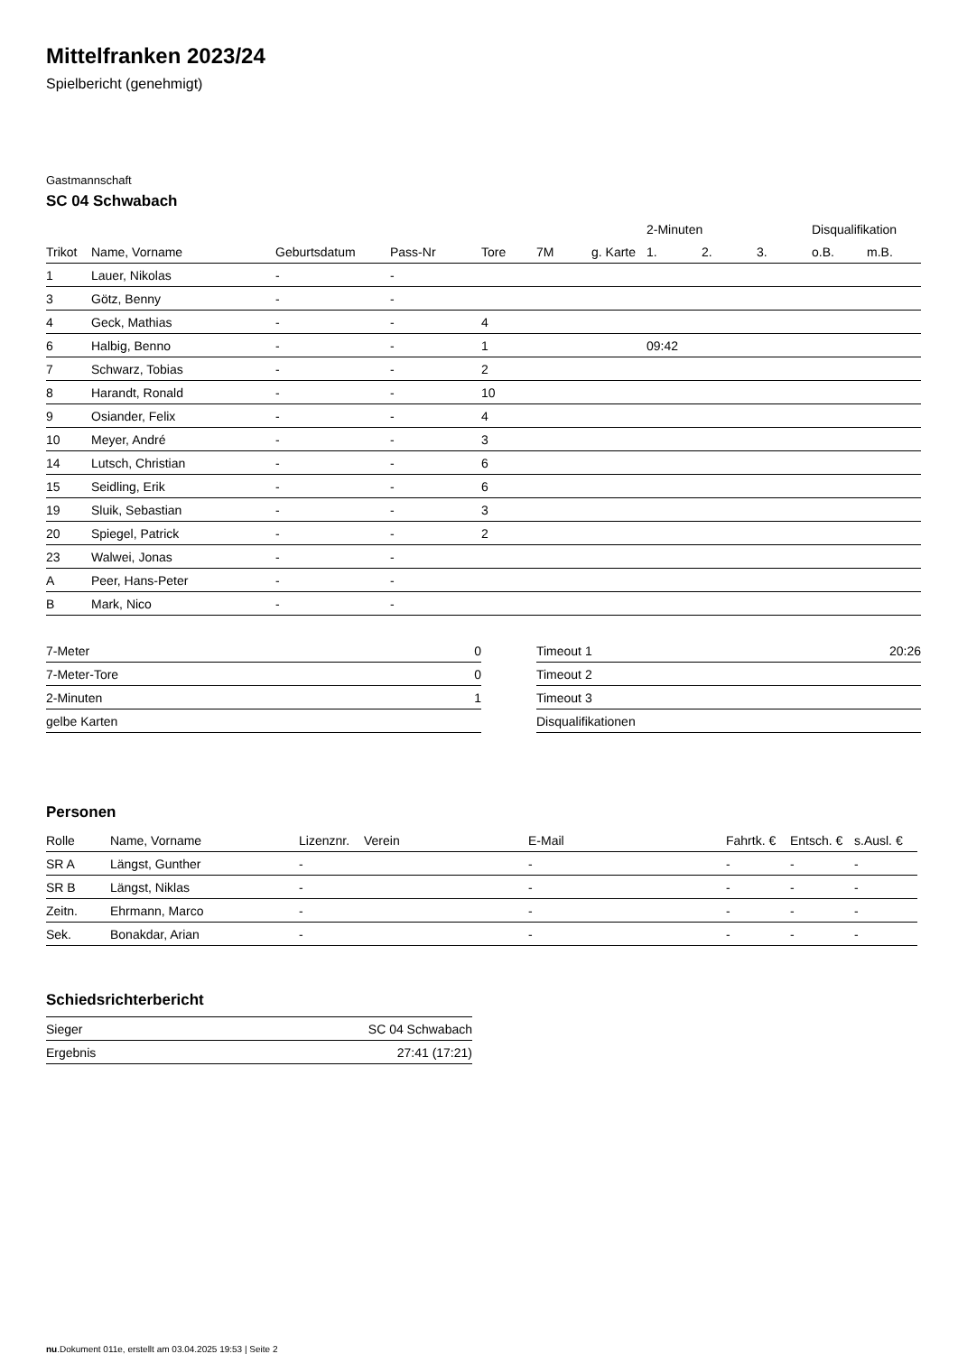Mittelfranken 2023/24
Spielbericht (genehmigt)
Gastmannschaft
SC 04 Schwabach
| | | | | | | | 2-Minuten | | | Disqualifikation | |
| --- | --- | --- | --- | --- | --- | --- | --- | --- | --- | --- | --- |
| Trikot | Name, Vorname | Geburtsdatum | Pass-Nr | Tore | 7M | g. Karte | 1. | 2. | 3. | o.B. | m.B. |
| 1 | Lauer, Nikolas | - | - | | | | | | | | |
| 3 | Götz, Benny | - | - | | | | | | | | |
| 4 | Geck, Mathias | - | - | 4 | | | | | | | |
| 6 | Halbig, Benno | - | - | 1 | | | 09:42 | | | | |
| 7 | Schwarz, Tobias | - | - | 2 | | | | | | | |
| 8 | Harandt, Ronald | - | - | 10 | | | | | | | |
| 9 | Osiander, Felix | - | - | 4 | | | | | | | |
| 10 | Meyer, André | - | - | 3 | | | | | | | |
| 14 | Lutsch, Christian | - | - | 6 | | | | | | | |
| 15 | Seidling, Erik | - | - | 6 | | | | | | | |
| 19 | Sluik, Sebastian | - | - | 3 | | | | | | | |
| 20 | Spiegel, Patrick | - | - | 2 | | | | | | | |
| 23 | Walwei, Jonas | - | - | | | | | | | | |
| A | Peer, Hans-Peter | - | - | | | | | | | | |
| B | Mark, Nico | - | - | | | | | | | | |
| 7-Meter | 0 |
| 7-Meter-Tore | 0 |
| 2-Minuten | 1 |
| gelbe Karten | |
| Timeout 1 | 20:26 |
| Timeout 2 | |
| Timeout 3 | |
| Disqualifikationen | |
Personen
| Rolle | Name, Vorname | Lizenznr. | Verein | E-Mail | Fahrtk. € | Entsch. € | s.Ausl. € |
| --- | --- | --- | --- | --- | --- | --- | --- |
| SR A | Längst, Gunther | - | | - | - | - | - |
| SR B | Längst, Niklas | - | | - | - | - | - |
| Zeitn. | Ehrmann, Marco | - | | - | - | - | - |
| Sek. | Bonakdar, Arian | - | | - | - | - | - |
Schiedsrichterbericht
| Sieger | SC 04 Schwabach |
| Ergebnis | 27:41 (17:21) |
nu.Dokument 011e, erstellt am 03.04.2025 19:53 | Seite 2